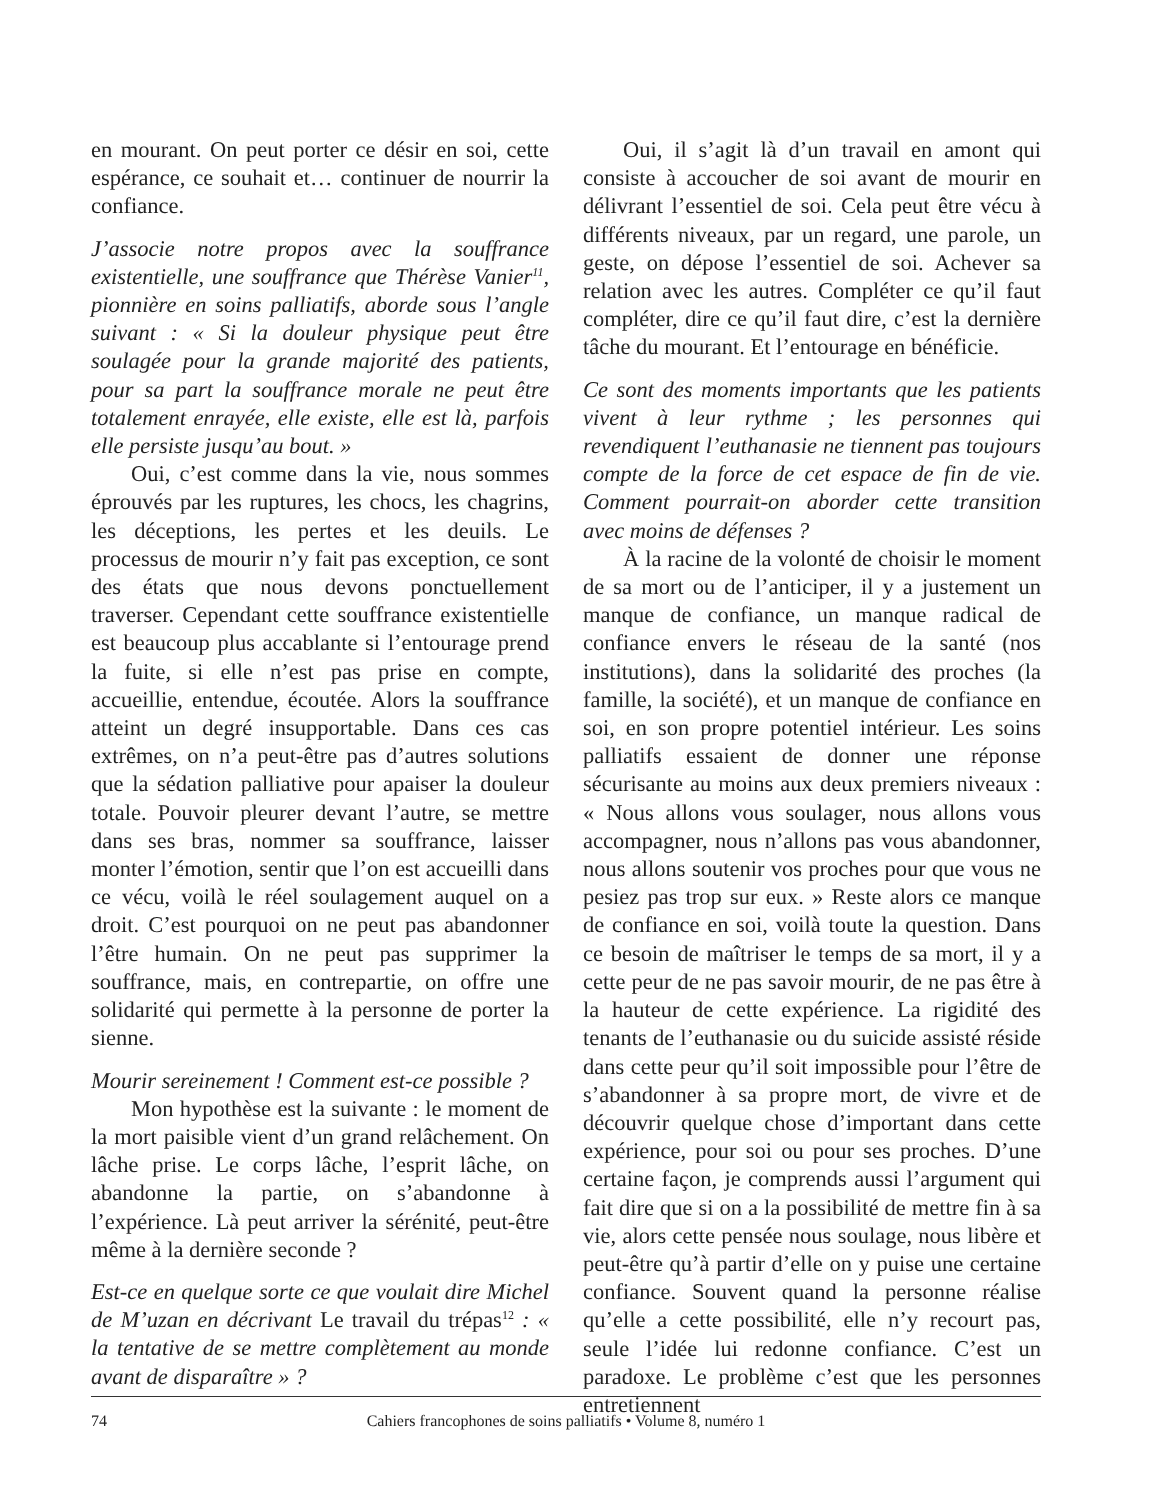en mourant. On peut porter ce désir en soi, cette espérance, ce souhait et… continuer de nourrir la confiance.
J’associe notre propos avec la souffrance existentielle, une souffrance que Thérèse Vanier<sup>11</sup>, pionnière en soins palliatifs, aborde sous l’angle suivant : « Si la douleur physique peut être soulagée pour la grande majorité des patients, pour sa part la souffrance morale ne peut être totalement enrayée, elle existe, elle est là, parfois elle persiste jusqu’au bout. »
Oui, c’est comme dans la vie, nous sommes éprouvés par les ruptures, les chocs, les chagrins, les déceptions, les pertes et les deuils. Le processus de mourir n’y fait pas exception, ce sont des états que nous devons ponctuellement traverser. Cependant cette souffrance existentielle est beaucoup plus accablante si l’entourage prend la fuite, si elle n’est pas prise en compte, accueillie, entendue, écoutée. Alors la souffrance atteint un degré insupportable. Dans ces cas extrêmes, on n’a peut-être pas d’autres solutions que la sédation palliative pour apaiser la douleur totale. Pouvoir pleurer devant l’autre, se mettre dans ses bras, nommer sa souffrance, laisser monter l’émotion, sentir que l’on est accueilli dans ce vécu, voilà le réel soulagement auquel on a droit. C’est pourquoi on ne peut pas abandonner l’être humain. On ne peut pas supprimer la souffrance, mais, en contrepartie, on offre une solidarité qui permette à la personne de porter la sienne.
Mourir sereinement ! Comment est-ce possible ?
Mon hypothèse est la suivante : le moment de la mort paisible vient d’un grand relâchement. On lâche prise. Le corps lâche, l’esprit lâche, on abandonne la partie, on s’abandonne à l’expérience. Là peut arriver la sérénité, peut-être même à la dernière seconde ?
Est-ce en quelque sorte ce que voulait dire Michel de M’uzan en décrivant Le travail du trépas<sup>12</sup> : « la tentative de se mettre complètement au monde avant de disparaître » ?
Oui, il s’agit là d’un travail en amont qui consiste à accoucher de soi avant de mourir en délivrant l’essentiel de soi. Cela peut être vécu à différents niveaux, par un regard, une parole, un geste, on dépose l’essentiel de soi. Achever sa relation avec les autres. Compléter ce qu’il faut compléter, dire ce qu’il faut dire, c’est la dernière tâche du mourant. Et l’entourage en bénéficie.
Ce sont des moments importants que les patients vivent à leur rythme ; les personnes qui revendiquent l’euthanasie ne tiennent pas toujours compte de la force de cet espace de fin de vie. Comment pourrait-on aborder cette transition avec moins de défenses ?
À la racine de la volonté de choisir le moment de sa mort ou de l’anticiper, il y a justement un manque de confiance, un manque radical de confiance envers le réseau de la santé (nos institutions), dans la solidarité des proches (la famille, la société), et un manque de confiance en soi, en son propre potentiel intérieur. Les soins palliatifs essaient de donner une réponse sécurisante au moins aux deux premiers niveaux : « Nous allons vous soulager, nous allons vous accompagner, nous n’allons pas vous abandonner, nous allons soutenir vos proches pour que vous ne pesiez pas trop sur eux. » Reste alors ce manque de confiance en soi, voilà toute la question. Dans ce besoin de maîtriser le temps de sa mort, il y a cette peur de ne pas savoir mourir, de ne pas être à la hauteur de cette expérience. La rigidité des tenants de l’euthanasie ou du suicide assisté réside dans cette peur qu’il soit impossible pour l’être de s’abandonner à sa propre mort, de vivre et de découvrir quelque chose d’important dans cette expérience, pour soi ou pour ses proches. D’une certaine façon, je comprends aussi l’argument qui fait dire que si on a la possibilité de mettre fin à sa vie, alors cette pensée nous soulage, nous libère et peut-être qu’à partir d’elle on y puise une certaine confiance. Souvent quand la personne réalise qu’elle a cette possibilité, elle n’y recourt pas, seule l’idée lui redonne confiance. C’est un paradoxe. Le problème c’est que les personnes entretiennent
74 Cahiers francophones de soins palliatifs • Volume 8, numéro 1